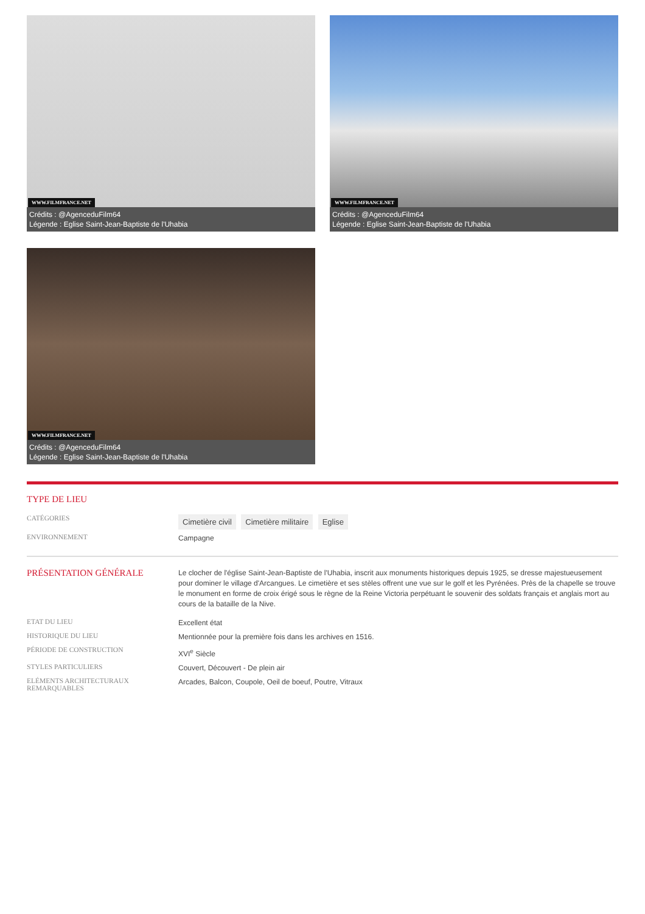WWW.FILMFRANCE.NET
Crédits : @AgenceduFilm64
Légende : Eglise Saint-Jean-Baptiste de l'Uhabia
WWW.FILMFRANCE.NET
Crédits : @AgenceduFilm64
Légende : Eglise Saint-Jean-Baptiste de l'Uhabia
WWW.FILMFRANCE.NET
Crédits : @AgenceduFilm64
Légende : Eglise Saint-Jean-Baptiste de l'Uhabia
TYPE DE LIEU
CATÉGORIES
Cimetière civil Cimetière militaire Eglise
ENVIRONNEMENT
Campagne
PRÉSENTATION GÉNÉRALE
Le clocher de l'église Saint-Jean-Baptiste de l'Uhabia, inscrit aux monuments historiques depuis 1925, se dresse majestueusement pour dominer le village d'Arcangues. Le cimetière et ses stèles offrent une vue sur le golf et les Pyrénées. Près de la chapelle se trouve le monument en forme de croix érigé sous le règne de la Reine Victoria perpétuant le souvenir des soldats français et anglais mort au cours de la bataille de la Nive.
ETAT DU LIEU
Excellent état
HISTORIQUE DU LIEU
Mentionnée pour la première fois dans les archives en 1516.
PÉRIODE DE CONSTRUCTION
XVI<sup>e</sup> Siècle
STYLES PARTICULIERS
Couvert, Découvert - De plein air
ELÉMENTS ARCHITECTURAUX REMARQUABLES
Arcades, Balcon, Coupole, Oeil de boeuf, Poutre, Vitraux